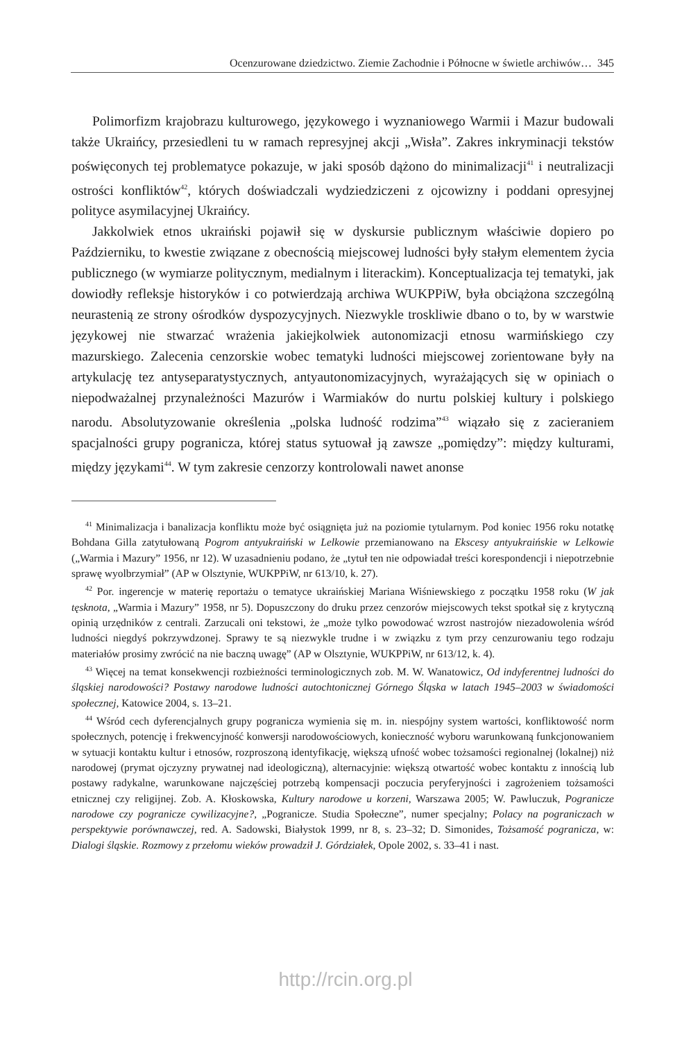Ocenzurowane dziedzictwo. Ziemie Zachodnie i Północne w świetle archiwów… 345
Polimorfizm krajobrazu kulturowego, językowego i wyznaniowego Warmii i Mazur budowali także Ukraińcy, przesiedleni tu w ramach represyjnej akcji „Wisła”. Zakres inkryminacji tekstów poświęconych tej problematyce pokazuje, w jaki sposób dążono do minimalizacji<sup>41</sup> i neutralizacji ostrości konfliktów<sup>42</sup>, których doświadczali wydziedziczeni z ojcowizny i poddani opresyjnej polityce asymilacyjnej Ukraińcy.
Jakkolwiek etnos ukraiński pojawił się w dyskursie publicznym właściwie dopiero po Październiku, to kwestie związane z obecnością miejscowej ludności były stałym elementem życia publicznego (w wymiarze politycznym, medialnym i literackim). Konceptualizacja tej tematyki, jak dowiodły refleksje historyków i co potwierdzają archiwa WUKPPiW, była obciążona szczególną neurastenią ze strony ośrodków dyspozycyjnych. Niezwykle troskliwie dbano o to, by w warstwie językowej nie stwarzać wrażenia jakiejkolwiek autonomizacji etnosu warmińskiego czy mazurskiego. Zalecenia cenzorskie wobec tematyki ludności miejscowej zorientowane były na artykulację tez antyseparatystycznych, antyautonomizacyjnych, wyrażających się w opiniach o niepodważalnej przynależności Mazurów i Warmiaków do nurtu polskiej kultury i polskiego narodu. Absolutyzowanie określenia „polska ludność rodzima”<sup>43</sup> wiązało się z zacieraniem spacjalności grupy pogranicza, której status sytuował ją zawsze „pomiędzy”: między kulturami, między językami<sup>44</sup>. W tym zakresie cenzorzy kontrolowali nawet anonse
<sup>41</sup> Minimalizacja i banalizacja konfliktu może być osiągnięta już na poziomie tytularnym. Pod koniec 1956 roku notatkę Bohdana Gilla zatytułowaną Pogrom antyukraiński w Lelkowie przemianowano na Ekscesy antyukraińskie w Lelkowie („Warmia i Mazury” 1956, nr 12). W uzasadnieniu podano, że „tytuł ten nie odpowiadał treści korespondencji i niepotrzebnie sprawę wyolbrzymiał” (AP w Olsztynie, WUKPPiW, nr 613/10, k. 27).
<sup>42</sup> Por. ingerencje w materię reportażu o tematyce ukraińskiej Mariana Wiśniewskiego z początku 1958 roku (W jak tęsknota, „Warmia i Mazury” 1958, nr 5). Dopuszczony do druku przez cenzorów miejscowych tekst spotkał się z krytyczną opinią urzędników z centrali. Zarzucali oni tekstowi, że „może tylko powodować wzrost nastrojów niezadowolenia wśród ludności niegdyś pokrzywdzonej. Sprawy te są niezwykle trudne i w związku z tym przy cenzurowaniu tego rodzaju materiałów prosimy zwrócić na nie baczną uwagę” (AP w Olsztynie, WUKPPiW, nr 613/12, k. 4).
<sup>43</sup> Więcej na temat konsekwencji rozbieżności terminologicznych zob. M. W. Wanatowicz, Od indyferentnej ludności do śląskiej narodowości? Postawy narodowe ludności autochtonicznej Górnego Śląska w latach 1945–2003 w świadomości społecznej, Katowice 2004, s. 13–21.
<sup>44</sup> Wśród cech dyferencjalnych grupy pogranicza wymienia się m. in. niespójny system wartości, konfliktowość norm społecznych, potencję i frekwencyjność konwersji narodowościowych, konieczność wyboru warunkowaną funkcjonowaniem w sytuacji kontaktu kultur i etnosów, rozproszoną identyfikację, większą ufność wobec tożsamości regionalnej (lokalnej) niż narodowej (prymat ojczyzny prywatnej nad ideologiczną), alternacyjnie: większą otwartość wobec kontaktu z innością lub postawy radykalne, warunkowane najczęściej potrzebą kompensacji poczucia peryferyjności i zagrożeniem tożsamości etnicznej czy religijnej. Zob. A. Kłoskowska, Kultury narodowe u korzeni, Warszawa 2005; W. Pawluczuk, Pogranicze narodowe czy pogranicze cywilizacyjne?, „Pogranicze. Studia Społeczne”, numer specjalny; Polacy na pograniczach w perspektywie porównawczej, red. A. Sadowski, Białystok 1999, nr 8, s. 23–32; D. Simonides, Tożsamość pogranicza, w: Dialogi śląskie. Rozmowy z przełomu wieków prowadził J. Górdziałek, Opole 2002, s. 33–41 i nast.
http://rcin.org.pl